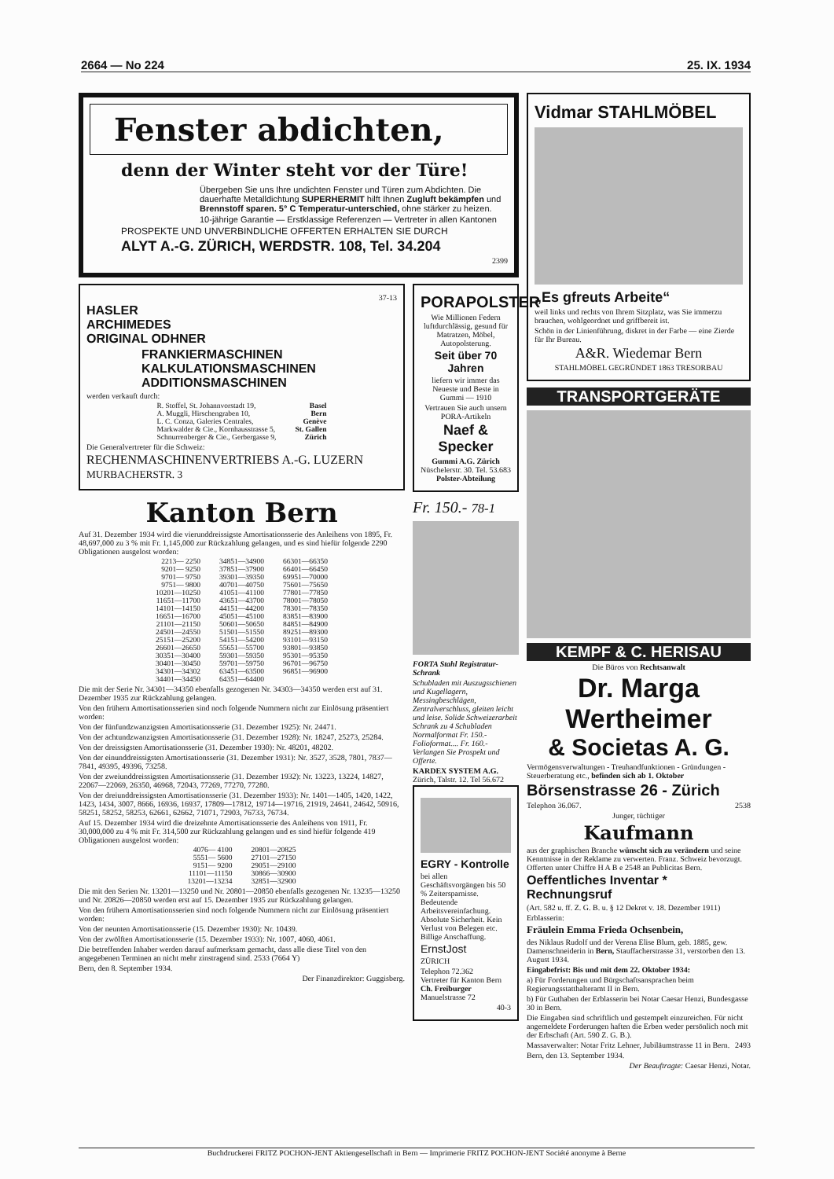2664 — No 224 25. IX. 1934
Fenster abdichten,
denn der Winter steht vor der Türe!
Übergeben Sie uns Ihre undichten Fenster und Türen zum Abdichten. Die dauerhafte Metalldichtung SUPERHERMIT hilft Ihnen Zugluft bekämpfen und Brennstoff sparen. 5° C Temperatur-unterschied, ohne stärker zu heizen.
10-jährige Garantie — Erstklassige Referenzen — Vertreter in allen Kantonen
PROSPEKTE UND UNVERBINDLICHE OFFERTEN ERHALTEN SIE DURCH
ALYT A.-G. ZÜRICH, WERDSTR. 108, Tel. 34.204
2399
37-13
HASLER
ARCHIMEDES
ORIGINAL ODHNER
FRANKIERMASCHINEN
KALKULATIONSMASCHINEN
ADDITIONSMASCHINEN
werden verkauft durch:
| R. Stoffel, St. Johannvorstadt 19, | Basel |
| A. Muggli, Hirschengraben 10, | Bern |
| L. C. Conza, Galeries Centrales, | Genève |
| Markwalder & Cie., Kornhausstrasse 5, | St. Gallen |
| Schnurrenberger & Cie., Gerbergasse 9, | Zürich |
Die Generalvertreter für die Schweiz:
RECHENMASCHINENVERTRIEBS A.-G. LUZERN MURBACHERSTR. 3
Kanton Bern
Auf 31. Dezember 1934 wird die vierunddreissigste Amortisationsserie des Anleihens von 1895, Fr. 48,697,000 zu 3 % mit Fr. 1,145,000 zur Rückzahlung gelangen, und es sind hiefür folgende 2290 Obligationen ausgelost worden:
| 2213— 2250 | 34851—34900 | 66301—66350 |
| 9201— 9250 | 37851—37900 | 66401—66450 |
| 9701— 9750 | 39301—39350 | 69951—70000 |
| 9751— 9800 | 40701—40750 | 75601—75650 |
| 10201—10250 | 41051—41100 | 77801—77850 |
| 11651—11700 | 43651—43700 | 78001—78050 |
| 14101—14150 | 44151—44200 | 78301—78350 |
| 16651—16700 | 45051—45100 | 83851—83900 |
| 21101—21150 | 50601—50650 | 84851—84900 |
| 24501—24550 | 51501—51550 | 89251—89300 |
| 25151—25200 | 54151—54200 | 93101—93150 |
| 26601—26650 | 55651—55700 | 93801—93850 |
| 30351—30400 | 59301—59350 | 95301—95350 |
| 30401—30450 | 59701—59750 | 96701—96750 |
| 34301—34302 | 63451—63500 | 96851—96900 |
| 34401—34450 | 64351—64400 | |
Die mit der Serie Nr. 34301—34350 ebenfalls gezogenen Nr. 34303—34350 werden erst auf 31. Dezember 1935 zur Rückzahlung gelangen.
Von den frühern Amortisationsserien sind noch folgende Nummern nicht zur Einlösung präsentiert worden:
Von der fünfundzwanzigsten Amortisationsserie (31. Dezember 1925): Nr. 24471.
Von der achtundzwanzigsten Amortisationsserie (31. Dezember 1928): Nr. 18247, 25273, 25284.
Von der dreissigsten Amortisationsserie (31. Dezember 1930): Nr. 48201, 48202.
Von der einunddreissigsten Amortisationsserie (31. Dezember 1931): Nr. 3527, 3528, 7801, 7837—7841, 49395, 49396, 73258.
Von der zweiunddreissigsten Amortisationsserie (31. Dezember 1932): Nr. 13223, 13224, 14827, 22067—22069, 26350, 46968, 72043, 77269, 77270, 77280.
Von der dreiunddreissigsten Amortisationsserie (31. Dezember 1933): Nr. 1401—1405, 1420, 1422, 1423, 1434, 3007, 8666, 16936, 16937, 17809—17812, 19714—19716, 21919, 24641, 24642, 50916, 58251, 58252, 58253, 62661, 62662, 71071, 72903, 76733, 76734.
Auf 15. Dezember 1934 wird die dreizehnte Amortisationsserie des Anleihens von 1911, Fr. 30,000,000 zu 4 % mit Fr. 314,500 zur Rückzahlung gelangen und es sind hiefür folgende 419 Obligationen ausgelost worden:
| 4076— 4100 | 20801—20825 |
| 5551— 5600 | 27101—27150 |
| 9151— 9200 | 29051—29100 |
| 11101—11150 | 30866—30900 |
| 13201—13234 | 32851—32900 |
Die mit den Serien Nr. 13201—13250 und Nr. 20801—20850 ebenfalls gezogenen Nr. 13235—13250 und Nr. 20826—20850 werden erst auf 15. Dezember 1935 zur Rückzahlung gelangen.
Von den frühern Amortisationsserien sind noch folgende Nummern nicht zur Einlösung präsentiert worden:
Von der neunten Amortisationsserie (15. Dezember 1930): Nr. 10439.
Von der zwölften Amortisationsserie (15. Dezember 1933): Nr. 1007, 4060, 4061.
Die betreffenden Inhaber werden darauf aufmerksam gemacht, dass alle diese Titel von den angegebenen Terminen an nicht mehr zinstragend sind. 2533 (7664 Y)
Bern, den 8. September 1934.
Der Finanzdirektor: Guggisberg.
PORAPOLSTER
Wie Millionen Federn luftdurchlässig, gesund für Matratzen, Möbel, Autopolsterung.
Seit über 70 Jahren
liefern wir immer das Neueste und Beste in Gummi — 1910
Vertrauen Sie auch unsern PORA-Artikeln
Naef & Specker
Gummi A.G. Zürich
Nüschelerstr. 30. Tel. 53.683
Polster-Abteilung
Fr. 150.- 78-1
FORTA Stahl Registratur-Schrank
Schubladen mit Auszugsschienen und Kugellagern, Messingbeschlägen, Zentralverschluss, gleiten leicht und leise. Solide Schweizerarbeit Schrank zu 4 Schubladen Normalformat Fr. 150.- Folioformat.... Fr. 160.- Verlangen Sie Prospekt und Offerte.
KARDEX SYSTEM A.G. Zürich, Talstr. 12. Tel 56.672
EGRY - Kontrolle
bei allen Geschäftsvorgängen bis 50 % Zeitersparnisse. Bedeutende Arbeitsvereinfachung. Absolute Sicherheit. Kein Verlust von Belegen etc. Billige Anschaffung.
ErnstJost
ZÜRICH
Telephon 72.362
Vertreter für Kanton Bern
Ch. Freiburger
Manuelstrasse 72
40-3
Vidmar STAHLMÖBEL
„Es gfreuts Arbeite“
weil links und rechts von Ihrem Sitzplatz, was Sie immerzu brauchen, wohlgeordnet und griffbereit ist.
Schön in der Linienführung, diskret in der Farbe — eine Zierde für Ihr Bureau.
A&R. Wiedemar Bern
STAHLMÖBEL GEGRÜNDET 1863 TRESORBAU
TRANSPORTGERÄTE
KEMPF & C. HERISAU
Die Büros von Rechtsanwalt
Dr. Marga Wertheimer
& Societas A. G.
Vermögensverwaltungen - Treuhandfunktionen - Gründungen - Steuerberatung etc., befinden sich ab 1. Oktober
Börsenstrasse 26 - Zürich
Telephon 36.067. 2538
Junger, tüchtiger
Kaufmann
aus der graphischen Branche wünscht sich zu verändern und seine Kenntnisse in der Reklame zu verwerten. Franz. Schweiz bevorzugt. Offerten unter Chiffre H A B e 2548 an Publicitas Bern.
Oeffentliches Inventar * Rechnungsruf
(Art. 582 u. ff. Z. G. B. u. § 12 Dekret v. 18. Dezember 1911)
Erblasserin:
Fräulein Emma Frieda Ochsenbein,
des Niklaus Rudolf und der Verena Elise Blum, geb. 1885, gew. Damenschneiderin in Bern, Stauffacherstrasse 31, verstorben den 13. August 1934.
Eingabefrist: Bis und mit dem 22. Oktober 1934:
a) Für Forderungen und Bürgschaftsansprachen beim Regierungsstatthalteramt II in Bern.
b) Für Guthaben der Erblasserin bei Notar Caesar Henzi, Bundesgasse 30 in Bern.
Die Eingaben sind schriftlich und gestempelt einzureichen. Für nicht angemeldete Forderungen haften die Erben weder persönlich noch mit der Erbschaft (Art. 590 Z. G. B.).
Massaverwalter: Notar Fritz Lehner, Jubiläumstrasse 11 in Bern. 2493
Bern, den 13. September 1934.
Der Beauftragte: Caesar Henzi, Notar.
Buchdruckerei FRITZ POCHON-JENT Aktiengesellschaft in Bern — Imprimerie FRITZ POCHON-JENT Société anonyme à Berne